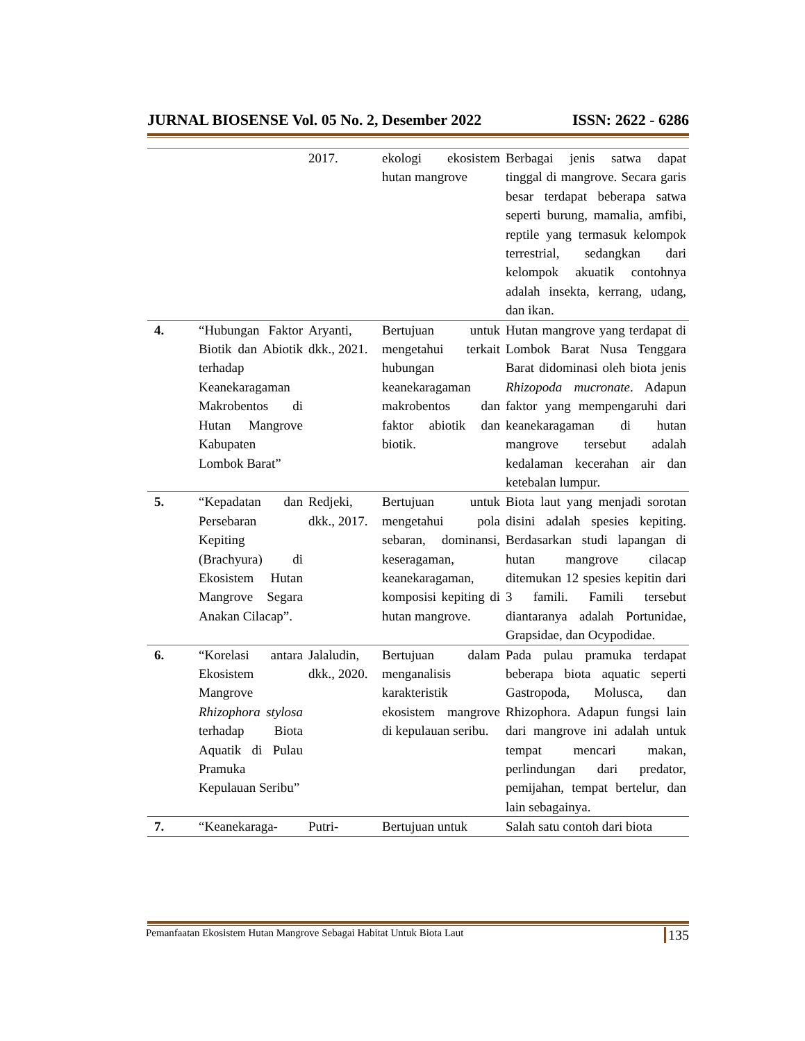JURNAL BIOSENSE Vol. 05 No. 2, Desember 2022 ISSN: 2622 - 6286
| | | 2017. | ekologi ekosistem hutan mangrove | Berbagai jenis satwa dapat tinggal di mangrove. Secara garis besar terdapat beberapa satwa seperti burung, mamalia, amfibi, reptile yang termasuk kelompok terrestrial, sedangkan dari kelompok akuatik contohnya adalah insekta, kerrang, udang, dan ikan. |
| 4. | “Hubungan Faktor Biotik dan Abiotik terhadap Keanekaragaman Makrobentos di Hutan Mangrove Kabupaten Lombok Barat” | Aryanti, dkk., 2021. | Bertujuan untuk mengetahui terkait hubungan keanekaragaman makrobentos dan faktor abiotik dan biotik. | Hutan mangrove yang terdapat di Lombok Barat Nusa Tenggara Barat didominasi oleh biota jenis Rhizopoda mucronate . Adapun faktor yang mempengaruhi dari keanekaragaman di hutan mangrove tersebut adalah kedalaman kecerahan air dan ketebalan lumpur. |
| 5. | “Kepadatan dan Persebaran Kepiting (Brachyura) di Ekosistem Hutan Mangrove Segara Anakan Cilacap”. | Redjeki, dkk., 2017. | Bertujuan untuk mengetahui pola sebaran, dominansi, keseragaman, keanekaragaman, komposisi kepiting di hutan mangrove. | Biota laut yang menjadi sorotan disini adalah spesies kepiting. Berdasarkan studi lapangan di hutan mangrove cilacap ditemukan 12 spesies kepitin dari 3 famili. Famili tersebut diantaranya adalah Portunidae, Grapsidae, dan Ocypodidae. |
| 6. | “Korelasi antara Ekosistem Mangrove Rhizophora stylosa terhadap Biota Aquatik di Pulau Pramuka Kepulauan Seribu” | Jalaludin, dkk., 2020. | Bertujuan dalam menganalisis karakteristik ekosistem mangrove di kepulauan seribu. | Pada pulau pramuka terdapat beberapa biota aquatic seperti Gastropoda, Molusca, dan Rhizophora. Adapun fungsi lain dari mangrove ini adalah untuk tempat mencari makan, perlindungan dari predator, pemijahan, tempat bertelur, dan lain sebagainya. |
| 7. | “Keanekaraga- | Putri- | Bertujuan untuk | Salah satu contoh dari biota |
Pemanfaatan Ekosistem Hutan Mangrove Sebagai Habitat Untuk Biota Laut 135